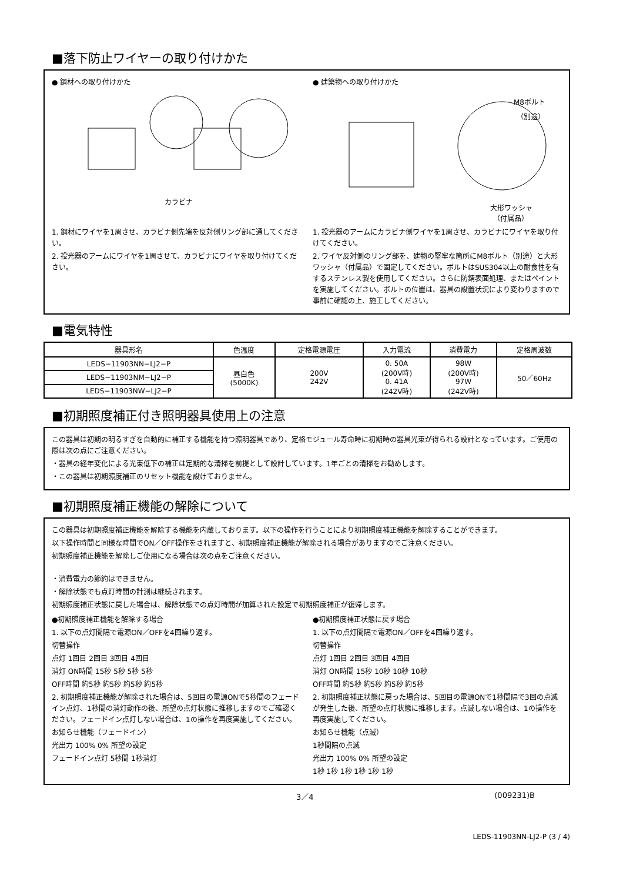■落下防止ワイヤーの取り付けかた
● 鋼材への取り付けかた
カラビナ
1. 鋼材にワイヤを1周させ、カラビナ側先端を反対側リング部に通してください。
2. 投光器のアームにワイヤを1周させて、カラビナにワイヤを取り付けてください。
● 建築物への取り付けかた
M8ボルト
（別途）
大形ワッシャ
（付属品）
1. 投光器のアームにカラビナ側ワイヤを1周させ、カラビナにワイヤを取り付けてください。
2. ワイヤ反対側のリング部を、建物の堅牢な箇所にM8ボルト（別途）と大形ワッシャ（付属品）で固定してください。ボルトはSUS304以上の耐食性を有するステンレス製を使用してください。さらに防錆表面処理、またはペイントを実施してください。ボルトの位置は、器具の設置状況により変わりますので事前に確認の上、施工してください。
■電気特性
| 器具形名 | 色温度 | 定格電源電圧 | 入力電流 | 消費電力 | 定格周波数 |
| --- | --- | --- | --- | --- | --- |
| LEDS−11903NN−LJ2−P | 昼白色 (5000K) | 200V 242V | 0. 50A (200V時) 0. 41A (242V時) | 98W (200V時) 97W (242V時) | 50／60Hz |
| LEDS−11903NM−LJ2−P | | | | | |
| LEDS−11903NW−LJ2−P | | | | | |
■初期照度補正付き照明器具使用上の注意
この器具は初期の明るすぎを自動的に補正する機能を持つ照明器具であり、定格モジュール寿命時に初期時の器具光束が得られる設計となっています。ご使用の際は次の点にご注意ください。
・器具の経年変化による光束低下の補正は定期的な清掃を前提として設計しています。1年ごとの清掃をお勧めします。
・この器具は初期照度補正のリセット機能を設けておりません。
■初期照度補正機能の解除について
この器具は初期照度補正機能を解除する機能を内蔵しております。以下の操作を行うことにより初期照度補正機能を解除することができます。
以下操作時間と同様な時間でON／OFF操作をされますと、初期照度補正機能が解除される場合がありますのでご注意ください。
初期照度補正機能を解除しご使用になる場合は次の点をご注意ください。
・消費電力の節約はできません。
・解除状態でも点灯時間の計測は継続されます。
初期照度補正状態に戻した場合は、解除状態での点灯時間が加算された設定で初期照度補正が復帰します。
●初期照度補正機能を解除する場合
1. 以下の点灯間隔で電源ON／OFFを4回繰り返す。
切替操作
点灯 1回目 2回目 3回目 4回目
消灯 ON時間 15秒 5秒 5秒 5秒
OFF時間 約5秒 約5秒 約5秒 約5秒
2. 初期照度補正機能が解除された場合は、5回目の電源ONで5秒間のフェードイン点灯、1秒間の消灯動作の後、所望の点灯状態に推移しますのでご確認ください。フェードイン点灯しない場合は、1の操作を再度実施してください。
お知らせ機能（フェードイン）
光出力 100% 0% 所望の設定
フェードイン点灯 5秒間 1秒消灯
●初期照度補正状態に戻す場合
1. 以下の点灯間隔で電源ON／OFFを4回繰り返す。
切替操作
点灯 1回目 2回目 3回目 4回目
消灯 ON時間 15秒 10秒 10秒 10秒
OFF時間 約5秒 約5秒 約5秒 約5秒
2. 初期照度補正状態に戻った場合は、5回目の電源ONで1秒間隔で3回の点滅が発生した後、所望の点灯状態に推移します。点滅しない場合は、1の操作を再度実施してください。
お知らせ機能（点滅）
1秒間隔の点滅
光出力 100% 0% 所望の設定
1秒 1秒 1秒 1秒 1秒 1秒
3／4 (009231)B
LEDS-11903NN-LJ2-P (3 / 4)